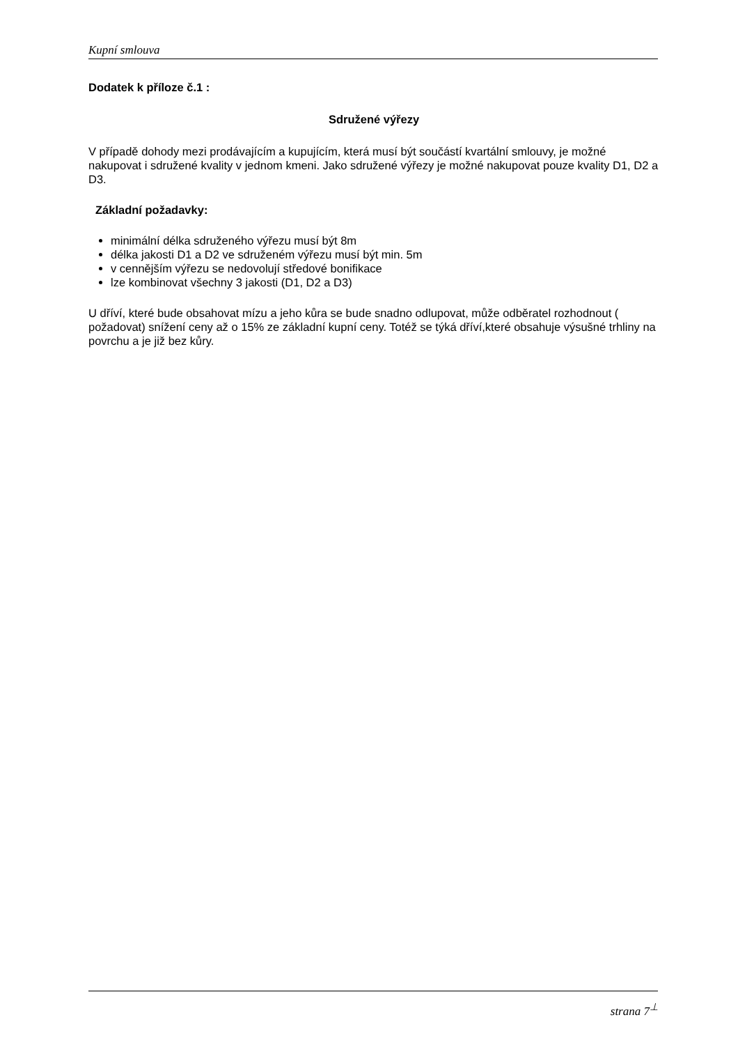Kupní smlouva
Dodatek k příloze č.1 :
Sdružené výřezy
V případě dohody mezi prodávajícím a kupujícím, která musí být součástí kvartální smlouvy, je možné nakupovat i sdružené kvality v jednom kmeni. Jako sdružené výřezy je možné nakupovat pouze kvality D1, D2 a D3.
Základní požadavky:
minimální délka sdruženého výřezu musí být 8m
délka jakosti D1 a D2 ve sdruženém výřezu musí být min. 5m
v cennějším výřezu se nedovolují středové bonifikace
lze kombinovat všechny 3 jakosti (D1, D2 a D3)
U dříví, které bude obsahovat mízu a jeho kůra se bude snadno odlupovat, může odběratel rozhodnout ( požadovat) snížení ceny až o 15% ze základní kupní ceny. Totéž se týká dříví,které obsahuje výsušné trhliny na povrchu a je již bez kůry.
strana 7<sup>⊥</sup>